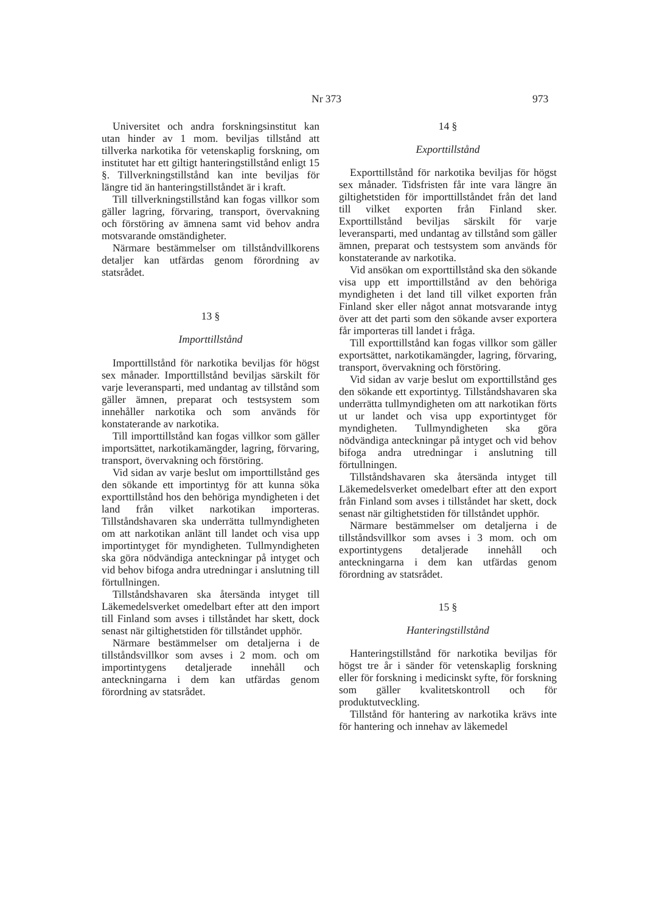Nr 373 973
Universitet och andra forskningsinstitut kan utan hinder av 1 mom. beviljas tillstånd att tillverka narkotika för vetenskaplig forskning, om institutet har ett giltigt hanteringstillstånd enligt 15 §. Tillverkningstillstånd kan inte beviljas för längre tid än hanteringstillståndet är i kraft.
Till tillverkningstillstånd kan fogas villkor som gäller lagring, förvaring, transport, övervakning och förstöring av ämnena samt vid behov andra motsvarande omständigheter.
Närmare bestämmelser om tillståndvillkorens detaljer kan utfärdas genom förordning av statsrådet.
13 §
Importtillstånd
Importtillstånd för narkotika beviljas för högst sex månader. Importtillstånd beviljas särskilt för varje leveransparti, med undantag av tillstånd som gäller ämnen, preparat och testsystem som innehåller narkotika och som används för konstaterande av narkotika.
Till importtillstånd kan fogas villkor som gäller importsättet, narkotikamängder, lagring, förvaring, transport, övervakning och förstöring.
Vid sidan av varje beslut om importtillstånd ges den sökande ett importintyg för att kunna söka exporttillstånd hos den behöriga myndigheten i det land från vilket narkotikan importeras. Tillståndshavaren ska underrätta tullmyndigheten om att narkotikan anlänt till landet och visa upp importintyget för myndigheten. Tullmyndigheten ska göra nödvändiga anteckningar på intyget och vid behov bifoga andra utredningar i anslutning till förtullningen.
Tillståndshavaren ska återsända intyget till Läkemedelsverket omedelbart efter att den import till Finland som avses i tillståndet har skett, dock senast när giltighetstiden för tillståndet upphör.
Närmare bestämmelser om detaljerna i de tillståndsvillkor som avses i 2 mom. och om importintygens detaljerade innehåll och anteckningarna i dem kan utfärdas genom förordning av statsrådet.
14 §
Exporttillstånd
Exporttillstånd för narkotika beviljas för högst sex månader. Tidsfristen får inte vara längre än giltighetstiden för importtillståndet från det land till vilket exporten från Finland sker. Exporttillstånd beviljas särskilt för varje leveransparti, med undantag av tillstånd som gäller ämnen, preparat och testsystem som används för konstaterande av narkotika.
Vid ansökan om exporttillstånd ska den sökande visa upp ett importtillstånd av den behöriga myndigheten i det land till vilket exporten från Finland sker eller något annat motsvarande intyg över att det parti som den sökande avser exportera får importeras till landet i fråga.
Till exporttillstånd kan fogas villkor som gäller exportsättet, narkotikamängder, lagring, förvaring, transport, övervakning och förstöring.
Vid sidan av varje beslut om exporttillstånd ges den sökande ett exportintyg. Tillståndshavaren ska underrätta tullmyndigheten om att narkotikan förts ut ur landet och visa upp exportintyget för myndigheten. Tullmyndigheten ska göra nödvändiga anteckningar på intyget och vid behov bifoga andra utredningar i anslutning till förtullningen.
Tillståndshavaren ska återsända intyget till Läkemedelsverket omedelbart efter att den export från Finland som avses i tillståndet har skett, dock senast när giltighetstiden för tillståndet upphör.
Närmare bestämmelser om detaljerna i de tillståndsvillkor som avses i 3 mom. och om exportintygens detaljerade innehåll och anteckningarna i dem kan utfärdas genom förordning av statsrådet.
15 §
Hanteringstillstånd
Hanteringstillstånd för narkotika beviljas för högst tre år i sänder för vetenskaplig forskning eller för forskning i medicinskt syfte, för forskning som gäller kvalitetskontroll och för produktutveckling.
Tillstånd för hantering av narkotika krävs inte för hantering och innehav av läkemedel